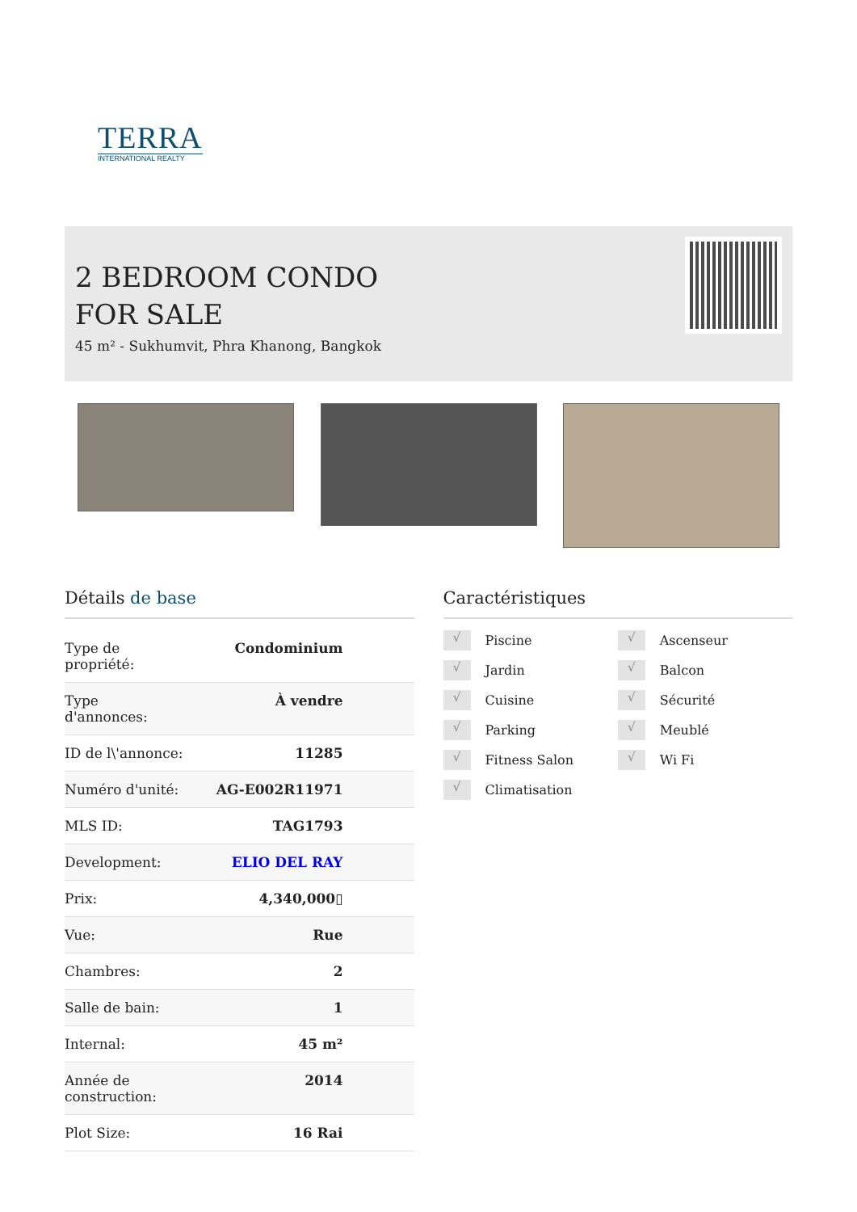TERRA
INTERNATIONAL REALTY
2 BEDROOM CONDO FOR SALE
45 m² - Sukhumvit, Phra Khanong, Bangkok
Détails de base
| Type de propriété: | Condominium |
| Type d'annonces: | À vendre |
| ID de l\'annonce: | 11285 |
| Numéro d'unité: | AG-E002R11971 |
| MLS ID: | TAG1793 |
| Development: | ELIO DEL RAY |
| Prix: | 4,340,000▯ |
| Vue: | Rue |
| Chambres: | 2 |
| Salle de bain: | 1 |
| Internal: | 45 m² |
| Année de construction: | 2014 |
| Plot Size: | 16 Rai |
Caractéristiques
√ Piscine
√ Ascenseur
√ Jardin
√ Balcon
√ Cuisine
√ Sécurité
√ Parking
√ Meublé
√ Fitness Salon
√ Wi Fi
√ Climatisation